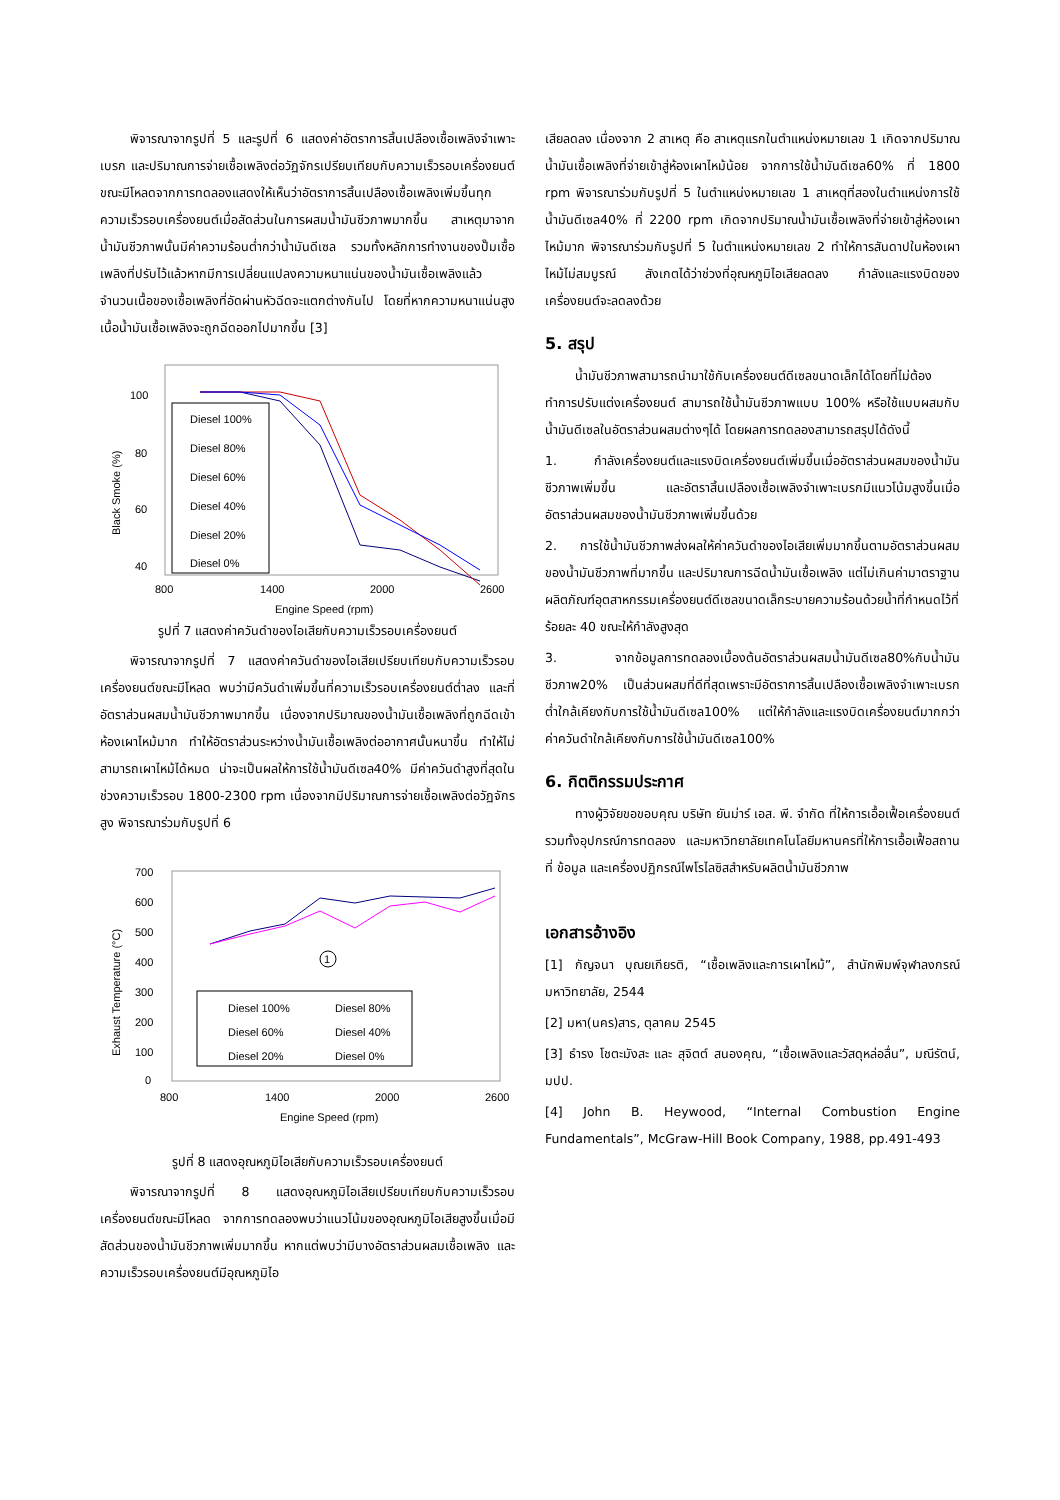พิจารณาจากรูปที่ 5 และรูปที่ 6 แสดงค่าอัตราการสิ้นเปลืองเชื้อเพลิงจำเพาะเบรก และปริมาณการจ่ายเชื้อเพลิงต่อวัฏจักรเปรียบเทียบกับความเร็วรอบเครื่องยนต์ขณะมีโหลดจากการทดลองแสดงให้เห็นว่าอัตราการสิ้นเปลืองเชื้อเพลิงเพิ่มขึ้นทุกความเร็วรอบเครื่องยนต์เมื่อสัดส่วนในการผสมน้ำมันชีวภาพมากขึ้น สาเหตุมาจากน้ำมันชีวภาพนั้นมีค่าความร้อนต่ำกว่าน้ำมันดีเซล รวมทั้งหลักการทำงานของปั๊มเชื้อเพลิงที่ปรับไว้แล้วหากมีการเปลี่ยนแปลงความหนาแน่นของน้ำมันเชื้อเพลิงแล้ว จำนวนเนื้อของเชื้อเพลิงที่อัดผ่านหัวฉีดจะแตกต่างกันไป โดยที่หากความหนาแน่นสูงเนื้อน้ำมันเชื้อเพลิงจะถูกฉีดออกไปมากขึ้น [3]
Black Smoke (%)
100
80
60
40
Diesel 100%
Diesel 80%
Diesel 60%
Diesel 40%
Diesel 20%
Diesel 0%
800
1400
2000
2600
Engine Speed (rpm)
รูปที่ 7 แสดงค่าควันดำของไอเสียกับความเร็วรอบเครื่องยนต์
พิจารณาจากรูปที่ 7 แสดงค่าควันดำของไอเสียเปรียบเทียบกับความเร็วรอบเครื่องยนต์ขณะมีโหลด พบว่ามีควันดำเพิ่มขึ้นที่ความเร็วรอบเครื่องยนต์ต่ำลง และที่อัตราส่วนผสมน้ำมันชีวภาพมากขึ้น เนื่องจากปริมาณของน้ำมันเชื้อเพลิงที่ถูกฉีดเข้าห้องเผาไหม้มาก ทำให้อัตราส่วนระหว่างน้ำมันเชื้อเพลิงต่ออากาศนั้นหนาขึ้น ทำให้ไม่สามารถเผาไหม้ได้หมด น่าจะเป็นผลให้การใช้น้ำมันดีเซล40% มีค่าควันดำสูงที่สุดในช่วงความเร็วรอบ 1800-2300 rpm เนื่องจากมีปริมาณการจ่ายเชื้อเพลิงต่อวัฏจักรสูง พิจารณาร่วมกับรูปที่ 6
Exhaust Temperature (°C)
700
600
500
400
300
200
100
0
1
Diesel 100%
Diesel 80%
Diesel 60%
Diesel 40%
Diesel 20%
Diesel 0%
800
1400
2000
2600
Engine Speed (rpm)
รูปที่ 8 แสดงอุณหภูมิไอเสียกับความเร็วรอบเครื่องยนต์
พิจารณาจากรูปที่ 8 แสดงอุณหภูมิไอเสียเปรียบเทียบกับความเร็วรอบเครื่องยนต์ขณะมีโหลด จากการทดลองพบว่าแนวโน้มของอุณหภูมิไอเสียสูงขึ้นเมื่อมีสัดส่วนของน้ำมันชีวภาพเพิ่มมากขึ้น หากแต่พบว่ามีบางอัตราส่วนผสมเชื้อเพลิง และความเร็วรอบเครื่องยนต์มีอุณหภูมิไอ
เสียลดลง เนื่องจาก 2 สาเหตุ คือ สาเหตุแรกในตำแหน่งหมายเลข 1 เกิดจากปริมาณน้ำมันเชื้อเพลิงที่จ่ายเข้าสู่ห้องเผาไหม้น้อย จากการใช้น้ำมันดีเซล60% ที่ 1800 rpm พิจารณาร่วมกับรูปที่ 5 ในตำแหน่งหมายเลข 1 สาเหตุที่สองในตำแหน่งการใช้น้ำมันดีเซล40% ที่ 2200 rpm เกิดจากปริมาณน้ำมันเชื้อเพลิงที่จ่ายเข้าสู่ห้องเผาไหม้มาก พิจารณาร่วมกับรูปที่ 5 ในตำแหน่งหมายเลข 2 ทำให้การสันดาปในห้องเผาไหม้ไม่สมบูรณ์ สังเกตได้ว่าช่วงที่อุณหภูมิไอเสียลดลง กำลังและแรงบิดของเครื่องยนต์จะลดลงด้วย
5. สรุป
น้ำมันชีวภาพสามารถนำมาใช้กับเครื่องยนต์ดีเซลขนาดเล็กได้โดยที่ไม่ต้องทำการปรับแต่งเครื่องยนต์ สามารถใช้น้ำมันชีวภาพแบบ 100% หรือใช้แบบผสมกับน้ำมันดีเซลในอัตราส่วนผสมต่างๆได้ โดยผลการทดลองสามารถสรุปได้ดังนี้
1. กำลังเครื่องยนต์และแรงบิดเครื่องยนต์เพิ่มขึ้นเมื่ออัตราส่วนผสมของน้ำมันชีวภาพเพิ่มขึ้น และอัตราสิ้นเปลืองเชื้อเพลิงจำเพาะเบรกมีแนวโน้มสูงขึ้นเมื่ออัตราส่วนผสมของน้ำมันชีวภาพเพิ่มขึ้นด้วย
2. การใช้น้ำมันชีวภาพส่งผลให้ค่าควันดำของไอเสียเพิ่มมากขึ้นตามอัตราส่วนผสมของน้ำมันชีวภาพที่มากขึ้น และปริมาณการฉีดน้ำมันเชื้อเพลิง แต่ไม่เกินค่ามาตราฐานผลิตภัณฑ์อุตสาหกรรมเครื่องยนต์ดีเซลขนาดเล็กระบายความร้อนด้วยน้ำที่กำหนดไว้ที่ ร้อยละ 40 ขณะให้กำลังสูงสุด
3. จากข้อมูลการทดลองเบื้องต้นอัตราส่วนผสมน้ำมันดีเซล80%กับน้ำมันชีวภาพ20% เป็นส่วนผสมที่ดีที่สุดเพราะมีอัตราการสิ้นเปลืองเชื้อเพลิงจำเพาะเบรกต่ำใกล้เคียงกับการใช้น้ำมันดีเซล100% แต่ให้กำลังและแรงบิดเครื่องยนต์มากกว่า ค่าควันดำใกล้เคียงกับการใช้น้ำมันดีเซล100%
6. กิตติกรรมประกาศ
ทางผู้วิจัยขอขอบคุณ บริษัท ยันม่าร์ เอส. พี. จำกัด ที่ให้การเอื้อเฟื้อเครื่องยนต์รวมทั้งอุปกรณ์การทดลอง และมหาวิทยาลัยเทคโนโลยีมหานครที่ให้การเอื้อเฟื้อสถานที่ ข้อมูล และเครื่องปฏิกรณ์ไพโรไลซิสสำหรับผลิตน้ำมันชีวภาพ
เอกสารอ้างอิง
[1] กัญจนา บุณยเกียรติ, “เชื้อเพลิงและการเผาไหม้”, สำนักพิมพ์จุฬาลงกรณ์มหาวิทยาลัย, 2544
[2] มหา(นคร)สาร, ตุลาคม 2545
[3] ธำรง โชตะมังสะ และ สุจิตต์ สนองคุณ, “เชื้อเพลิงและวัสดุหล่อลื่น”, มณีรัตน์, มปป.
[4] John B. Heywood, “Internal Combustion Engine Fundamentals”, McGraw-Hill Book Company, 1988, pp.491-493